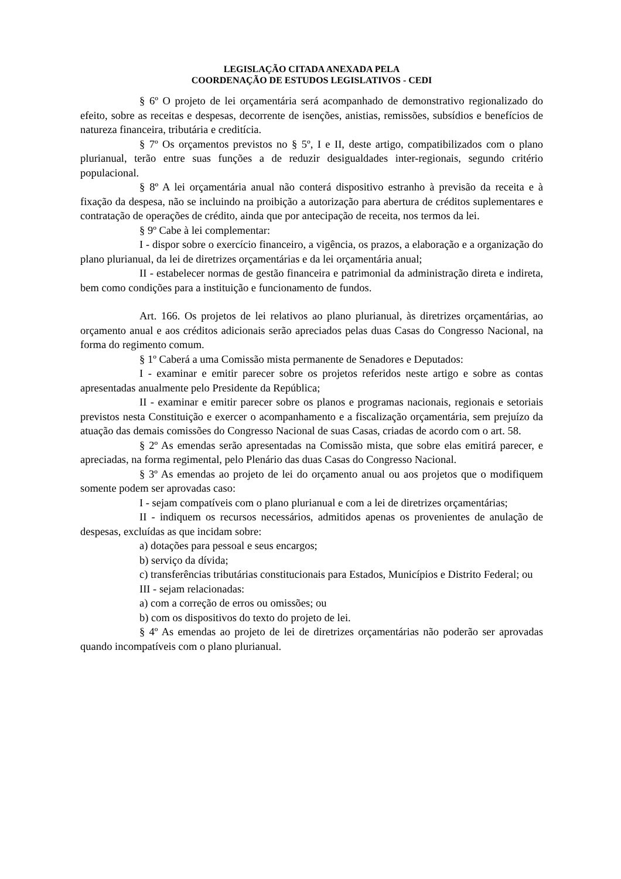LEGISLAÇÃO CITADA ANEXADA PELA
COORDENAÇÃO DE ESTUDOS LEGISLATIVOS - CEDI
§ 6º O projeto de lei orçamentária será acompanhado de demonstrativo regionalizado do efeito, sobre as receitas e despesas, decorrente de isenções, anistias, remissões, subsídios e benefícios de natureza financeira, tributária e creditícia.
§ 7º Os orçamentos previstos no § 5º, I e II, deste artigo, compatibilizados com o plano plurianual, terão entre suas funções a de reduzir desigualdades inter-regionais, segundo critério populacional.
§ 8º A lei orçamentária anual não conterá dispositivo estranho à previsão da receita e à fixação da despesa, não se incluindo na proibição a autorização para abertura de créditos suplementares e contratação de operações de crédito, ainda que por antecipação de receita, nos termos da lei.
§ 9º Cabe à lei complementar:
I - dispor sobre o exercício financeiro, a vigência, os prazos, a elaboração e a organização do plano plurianual, da lei de diretrizes orçamentárias e da lei orçamentária anual;
II - estabelecer normas de gestão financeira e patrimonial da administração direta e indireta, bem como condições para a instituição e funcionamento de fundos.
Art. 166. Os projetos de lei relativos ao plano plurianual, às diretrizes orçamentárias, ao orçamento anual e aos créditos adicionais serão apreciados pelas duas Casas do Congresso Nacional, na forma do regimento comum.
§ 1º Caberá a uma Comissão mista permanente de Senadores e Deputados:
I - examinar e emitir parecer sobre os projetos referidos neste artigo e sobre as contas apresentadas anualmente pelo Presidente da República;
II - examinar e emitir parecer sobre os planos e programas nacionais, regionais e setoriais previstos nesta Constituição e exercer o acompanhamento e a fiscalização orçamentária, sem prejuízo da atuação das demais comissões do Congresso Nacional de suas Casas, criadas de acordo com o art. 58.
§ 2º As emendas serão apresentadas na Comissão mista, que sobre elas emitirá parecer, e apreciadas, na forma regimental, pelo Plenário das duas Casas do Congresso Nacional.
§ 3º As emendas ao projeto de lei do orçamento anual ou aos projetos que o modifiquem somente podem ser aprovadas caso:
I - sejam compatíveis com o plano plurianual e com a lei de diretrizes orçamentárias;
II - indiquem os recursos necessários, admitidos apenas os provenientes de anulação de despesas, excluídas as que incidam sobre:
a) dotações para pessoal e seus encargos;
b) serviço da dívida;
c) transferências tributárias constitucionais para Estados, Municípios e Distrito Federal; ou
III - sejam relacionadas:
a) com a correção de erros ou omissões; ou
b) com os dispositivos do texto do projeto de lei.
§ 4º As emendas ao projeto de lei de diretrizes orçamentárias não poderão ser aprovadas quando incompatíveis com o plano plurianual.